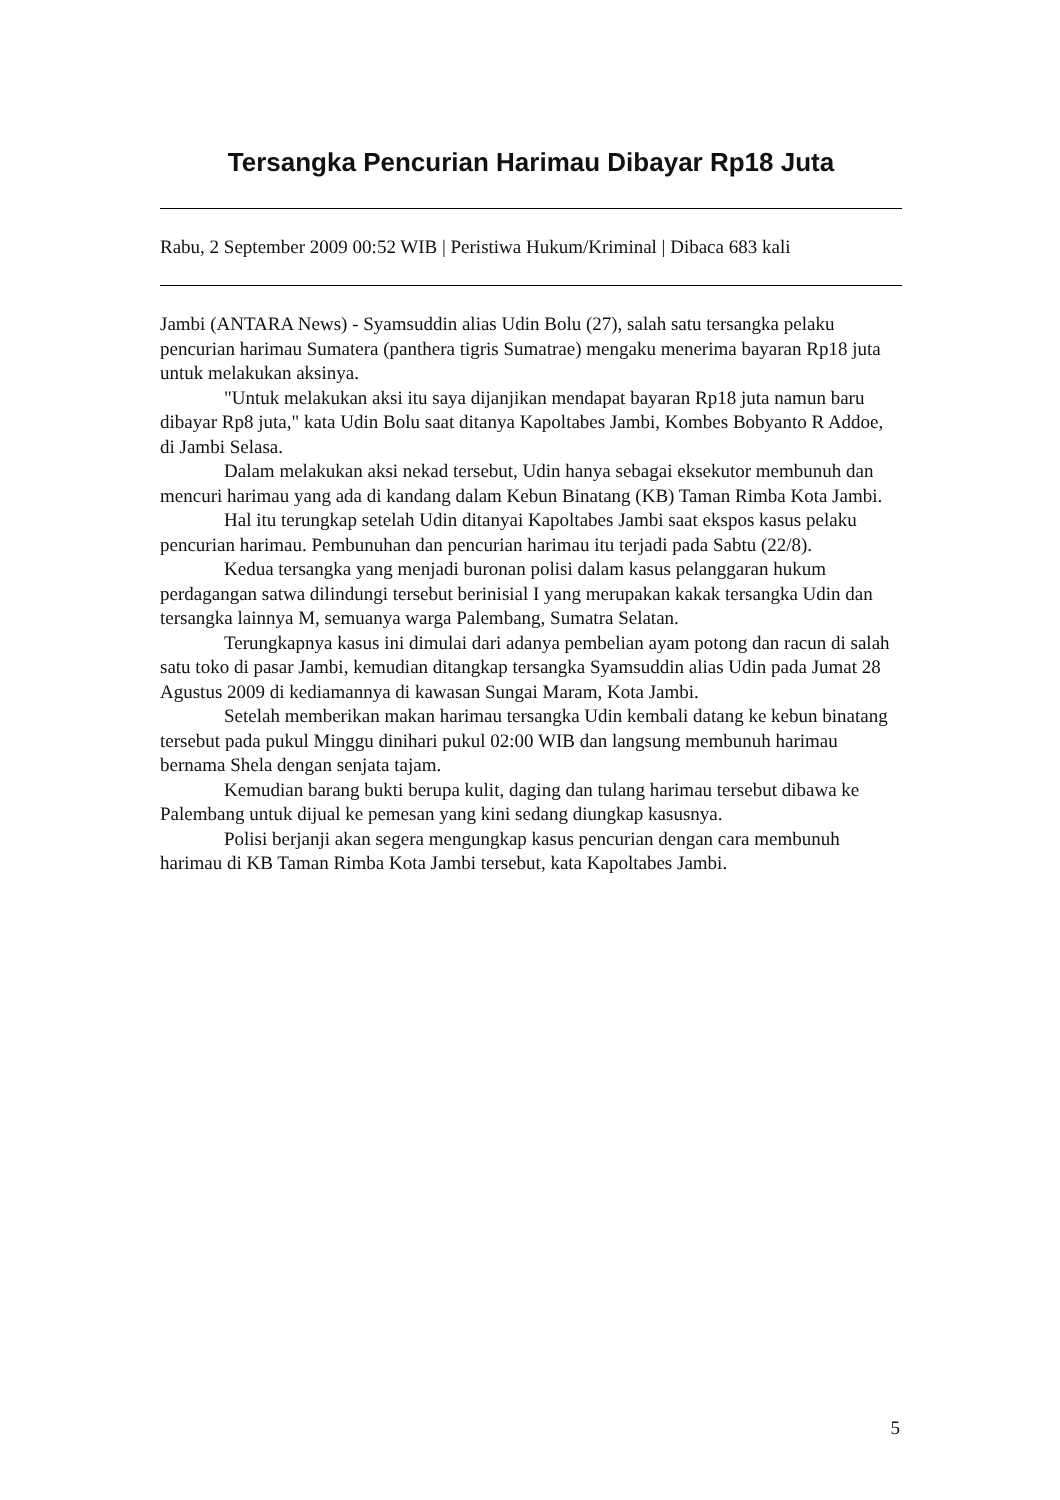Tersangka Pencurian Harimau Dibayar Rp18 Juta
Rabu, 2 September 2009 00:52 WIB | Peristiwa Hukum/Kriminal | Dibaca 683 kali
Jambi (ANTARA News) - Syamsuddin alias Udin Bolu (27), salah satu tersangka pelaku pencurian harimau Sumatera (panthera tigris Sumatrae) mengaku menerima bayaran Rp18 juta untuk melakukan aksinya.
"Untuk melakukan aksi itu saya dijanjikan mendapat bayaran Rp18 juta namun baru dibayar Rp8 juta," kata Udin Bolu saat ditanya Kapoltabes Jambi, Kombes Bobyanto R Addoe, di Jambi Selasa.
Dalam melakukan aksi nekad tersebut, Udin hanya sebagai eksekutor membunuh dan mencuri harimau yang ada di kandang dalam Kebun Binatang (KB) Taman Rimba Kota Jambi.
Hal itu terungkap setelah Udin ditanyai Kapoltabes Jambi saat ekspos kasus pelaku pencurian harimau. Pembunuhan dan pencurian harimau itu terjadi pada Sabtu (22/8).
Kedua tersangka yang menjadi buronan polisi dalam kasus pelanggaran hukum perdagangan satwa dilindungi tersebut berinisial I yang merupakan kakak tersangka Udin dan tersangka lainnya M, semuanya warga Palembang, Sumatra Selatan.
Terungkapnya kasus ini dimulai dari adanya pembelian ayam potong dan racun di salah satu toko di pasar Jambi, kemudian ditangkap tersangka Syamsuddin alias Udin pada Jumat 28 Agustus 2009 di kediamannya di kawasan Sungai Maram, Kota Jambi.
Setelah memberikan makan harimau tersangka Udin kembali datang ke kebun binatang tersebut pada pukul Minggu dinihari pukul 02:00 WIB dan langsung membunuh harimau bernama Shela dengan senjata tajam.
Kemudian barang bukti berupa kulit, daging dan tulang harimau tersebut dibawa ke Palembang untuk dijual ke pemesan yang kini sedang diungkap kasusnya.
Polisi berjanji akan segera mengungkap kasus pencurian dengan cara membunuh harimau di KB Taman Rimba Kota Jambi tersebut, kata Kapoltabes Jambi.
5